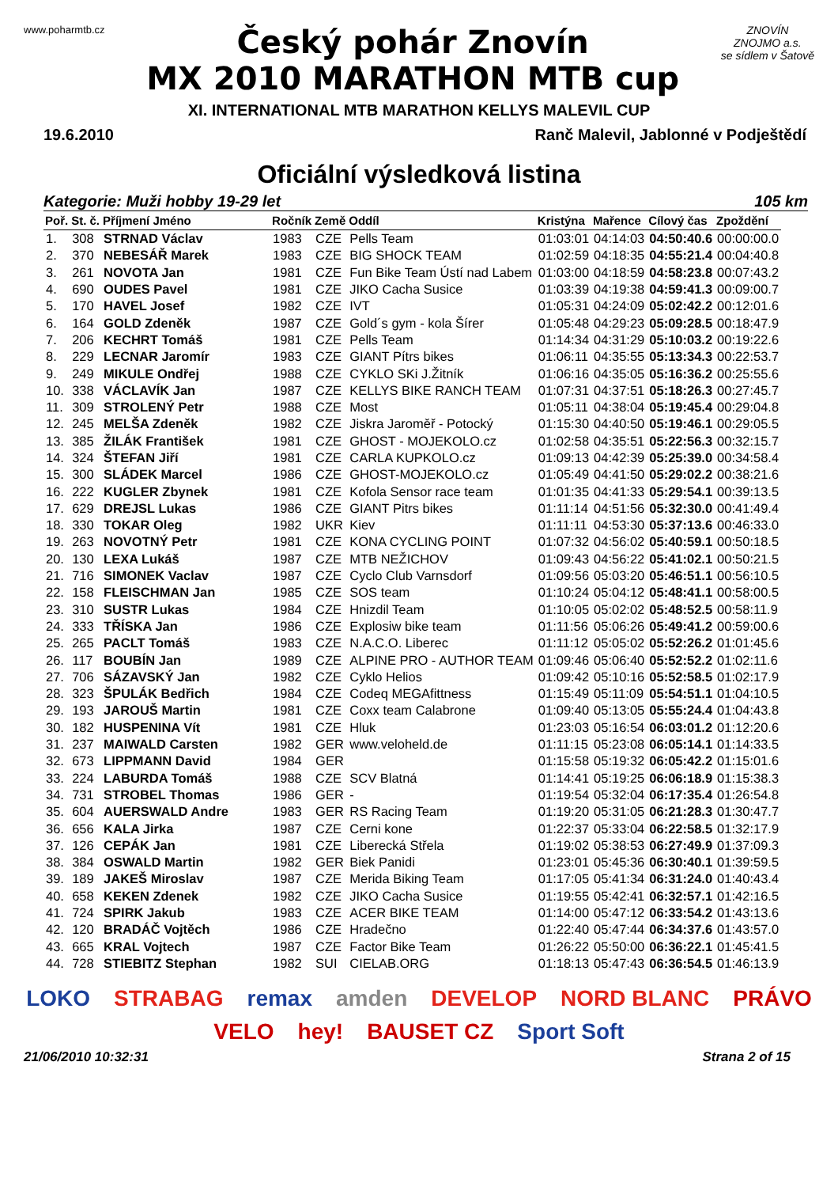www.poharmtb.cz
Český pohár Znovín
MX 2010 MARATHON MTB cup
ZNOVÍN
ZNOJMO a.s.
se sídlem v Šatově
XI. INTERNATIONAL MTB MARATHON KELLYS MALEVIL CUP
19.6.2010 Ranč Malevil, Jablonné v Podještědí
Oficiální výsledková listina
Kategorie: Muži hobby 19-29 let 105 km
| Poř. | St. č. | Příjmení Jméno | Ročník | Země | Oddíl | Kristýna | Mařence | Cílový čas | Zpoždění |
| --- | --- | --- | --- | --- | --- | --- | --- | --- | --- |
| 1. | 308 | STRNAD Václav | 1983 | CZE | Pells Team | 01:03:01 | 04:14:03 | 04:50:40.6 | 00:00:00.0 |
| 2. | 370 | NEBESÁŘ Marek | 1983 | CZE | BIG SHOCK TEAM | 01:02:59 | 04:18:35 | 04:55:21.4 | 00:04:40.8 |
| 3. | 261 | NOVOTA Jan | 1981 | CZE | Fun Bike Team Ústí nad Labem | 01:03:00 | 04:18:59 | 04:58:23.8 | 00:07:43.2 |
| 4. | 690 | OUDES Pavel | 1981 | CZE | JIKO Cacha Susice | 01:03:39 | 04:19:38 | 04:59:41.3 | 00:09:00.7 |
| 5. | 170 | HAVEL Josef | 1982 | CZE | IVT | 01:05:31 | 04:24:09 | 05:02:42.2 | 00:12:01.6 |
| 6. | 164 | GOLD Zdeněk | 1987 | CZE | Gold´s gym - kola Šírer | 01:05:48 | 04:29:23 | 05:09:28.5 | 00:18:47.9 |
| 7. | 206 | KECHRT Tomáš | 1981 | CZE | Pells Team | 01:14:34 | 04:31:29 | 05:10:03.2 | 00:19:22.6 |
| 8. | 229 | LECNAR Jaromír | 1983 | CZE | GIANT Pítrs bikes | 01:06:11 | 04:35:55 | 05:13:34.3 | 00:22:53.7 |
| 9. | 249 | MIKULE Ondřej | 1988 | CZE | CYKLO SKi J.Žitník | 01:06:16 | 04:35:05 | 05:16:36.2 | 00:25:55.6 |
| 10. | 338 | VÁCLAVÍK Jan | 1987 | CZE | KELLYS BIKE RANCH TEAM | 01:07:31 | 04:37:51 | 05:18:26.3 | 00:27:45.7 |
| 11. | 309 | STROLENÝ Petr | 1988 | CZE | Most | 01:05:11 | 04:38:04 | 05:19:45.4 | 00:29:04.8 |
| 12. | 245 | MELŠA Zdeněk | 1982 | CZE | Jiskra Jaroměř - Potocký | 01:15:30 | 04:40:50 | 05:19:46.1 | 00:29:05.5 |
| 13. | 385 | ŽILÁK František | 1981 | CZE | GHOST - MOJEKOLO.cz | 01:02:58 | 04:35:51 | 05:22:56.3 | 00:32:15.7 |
| 14. | 324 | ŠTEFAN Jiří | 1981 | CZE | CARLA KUPKOLO.cz | 01:09:13 | 04:42:39 | 05:25:39.0 | 00:34:58.4 |
| 15. | 300 | SLÁDEK Marcel | 1986 | CZE | GHOST-MOJEKOLO.cz | 01:05:49 | 04:41:50 | 05:29:02.2 | 00:38:21.6 |
| 16. | 222 | KUGLER Zbynek | 1981 | CZE | Kofola Sensor race team | 01:01:35 | 04:41:33 | 05:29:54.1 | 00:39:13.5 |
| 17. | 629 | DREJSL Lukas | 1986 | CZE | GIANT Pitrs bikes | 01:11:14 | 04:51:56 | 05:32:30.0 | 00:41:49.4 |
| 18. | 330 | TOKAR Oleg | 1982 | UKR | Kiev | 01:11:11 | 04:53:30 | 05:37:13.6 | 00:46:33.0 |
| 19. | 263 | NOVOTNÝ Petr | 1981 | CZE | KONA CYCLING POINT | 01:07:32 | 04:56:02 | 05:40:59.1 | 00:50:18.5 |
| 20. | 130 | LEXA Lukáš | 1987 | CZE | MTB NEŽICHOV | 01:09:43 | 04:56:22 | 05:41:02.1 | 00:50:21.5 |
| 21. | 716 | SIMONEK Vaclav | 1987 | CZE | Cyclo Club Varnsdorf | 01:09:56 | 05:03:20 | 05:46:51.1 | 00:56:10.5 |
| 22. | 158 | FLEISCHMAN Jan | 1985 | CZE | SOS team | 01:10:24 | 05:04:12 | 05:48:41.1 | 00:58:00.5 |
| 23. | 310 | SUSTR Lukas | 1984 | CZE | Hnizdil Team | 01:10:05 | 05:02:02 | 05:48:52.5 | 00:58:11.9 |
| 24. | 333 | TŘÍSKA Jan | 1986 | CZE | Explosiw bike team | 01:11:56 | 05:06:26 | 05:49:41.2 | 00:59:00.6 |
| 25. | 265 | PACLT Tomáš | 1983 | CZE | N.A.C.O. Liberec | 01:11:12 | 05:05:02 | 05:52:26.2 | 01:01:45.6 |
| 26. | 117 | BOUBÍN Jan | 1989 | CZE | ALPINE PRO - AUTHOR TEAM | 01:09:46 | 05:06:40 | 05:52:52.2 | 01:02:11.6 |
| 27. | 706 | SÁZAVSKÝ Jan | 1982 | CZE | Cyklo Helios | 01:09:42 | 05:10:16 | 05:52:58.5 | 01:02:17.9 |
| 28. | 323 | ŠPULÁK Bedřich | 1984 | CZE | Codeq MEGAfittness | 01:15:49 | 05:11:09 | 05:54:51.1 | 01:04:10.5 |
| 29. | 193 | JAROUŠ Martin | 1981 | CZE | Coxx team Calabrone | 01:09:40 | 05:13:05 | 05:55:24.4 | 01:04:43.8 |
| 30. | 182 | HUSPENINA Vít | 1981 | CZE | Hluk | 01:23:03 | 05:16:54 | 06:03:01.2 | 01:12:20.6 |
| 31. | 237 | MAIWALD Carsten | 1982 | GER | www.veloheld.de | 01:11:15 | 05:23:08 | 06:05:14.1 | 01:14:33.5 |
| 32. | 673 | LIPPMANN David | 1984 | GER | | 01:15:58 | 05:19:32 | 06:05:42.2 | 01:15:01.6 |
| 33. | 224 | LABURDA Tomáš | 1988 | CZE | SCV Blatná | 01:14:41 | 05:19:25 | 06:06:18.9 | 01:15:38.3 |
| 34. | 731 | STROBEL Thomas | 1986 | GER | - | 01:19:54 | 05:32:04 | 06:17:35.4 | 01:26:54.8 |
| 35. | 604 | AUERSWALD Andre | 1983 | GER | RS Racing Team | 01:19:20 | 05:31:05 | 06:21:28.3 | 01:30:47.7 |
| 36. | 656 | KALA Jirka | 1987 | CZE | Cerni kone | 01:22:37 | 05:33:04 | 06:22:58.5 | 01:32:17.9 |
| 37. | 126 | CEPÁK Jan | 1981 | CZE | Liberecká Střela | 01:19:02 | 05:38:53 | 06:27:49.9 | 01:37:09.3 |
| 38. | 384 | OSWALD Martin | 1982 | GER | Biek Panidi | 01:23:01 | 05:45:36 | 06:30:40.1 | 01:39:59.5 |
| 39. | 189 | JAKEŠ Miroslav | 1987 | CZE | Merida Biking Team | 01:17:05 | 05:41:34 | 06:31:24.0 | 01:40:43.4 |
| 40. | 658 | KEKEN Zdenek | 1982 | CZE | JIKO Cacha Susice | 01:19:55 | 05:42:41 | 06:32:57.1 | 01:42:16.5 |
| 41. | 724 | SPIRK Jakub | 1983 | CZE | ACER BIKE TEAM | 01:14:00 | 05:47:12 | 06:33:54.2 | 01:43:13.6 |
| 42. | 120 | BRADÁČ Vojtěch | 1986 | CZE | Hradečno | 01:22:40 | 05:47:44 | 06:34:37.6 | 01:43:57.0 |
| 43. | 665 | KRAL Vojtech | 1987 | CZE | Factor Bike Team | 01:26:22 | 05:50:00 | 06:36:22.1 | 01:45:41.5 |
| 44. | 728 | STIEBITZ Stephan | 1982 | SUI | CIELAB.ORG | 01:18:13 | 05:47:43 | 06:36:54.5 | 01:46:13.9 |
LOKO STRABAG remax amden DEVELOP NORD BLANC PRÁVO VELO hey! BAUSET CZ Sport Soft
21/06/2010 10:32:31 Strana 2 of 15